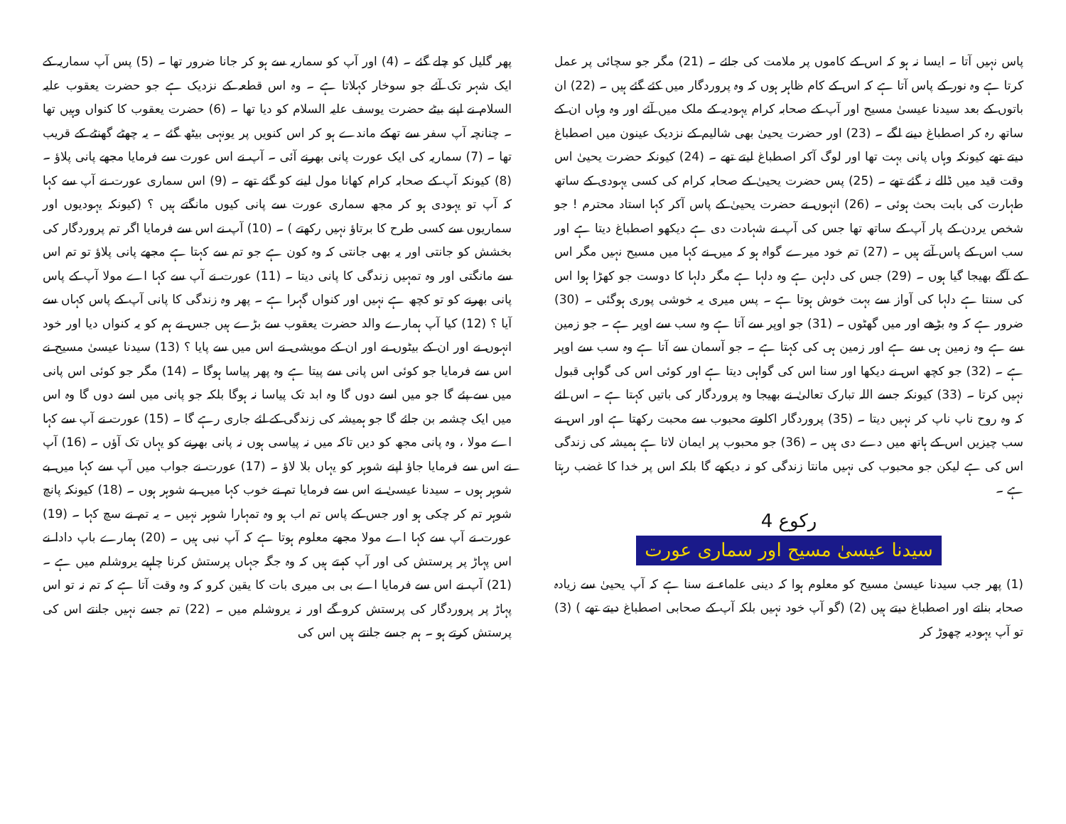پاس نہیں آتا ۔ ایسا نہ ہو کہ اس کے کاموں پر ملامت کی جائے ۔ (21) مگر جو سچائی پر عمل کرتا ہے وہ نور کے پاس آتا ہے کہ اس کے کام ظاہر ہوں کہ وہ پروردگار میں کئے گئے ہیں ۔ (22) ان باتوں کے بعد سیدنا عیسیٰ مسیح اور آپ کے صحابہ کرام یہودیہ کے ملک میں آئے اور وہ وہاں ان کے ساتھ رہ کر اصطباغ دینے لگے ۔ (23) اور حضرت یحییٰ بھی شالیم کے نزدیک عینون میں اصطباغ دیتے تھے کیونکہ وہاں پانی بہت تھا اور لوگ آکر اصطباغ لیتے تھے ۔ (24) کیونکہ حضرت یحییٰ اس وقت قید میں ڈالے نہ گئے تھے ۔ (25) پس حضرت یحییٰ کے صحابہ کرام کی کسی یہودی کے ساتھ طہارت کی بابت بحث ہوئی ۔ (26) انہوں نے حضرت یحییٰ کے پاس آکر کہا استاد محترم ! جو شخص یردن کے پار آپ کے ساتھ تھا جس کی آپ نے شہادت دی ہے دیکھو اصطباغ دیتا ہے اور سب اس کے پاس آتے ہیں ۔ (27) تم خود میرے گواہ ہو کہ میں نے کہا میں مسیح نہیں مگر اس کے آگے بھیجا گیا ہوں ۔ (29) جس کی دلہن ہے وہ دلہا ہے مگر دلہا کا دوست جو کھڑا ہوا اس کی سنتا ہے دلہا کی آواز سے بہت خوش ہوتا ہے ۔ پس میری یہ خوشی پوری ہوگئی ۔ (30) ضرور ہے کہ وہ بڑھے اور میں گھٹوں ۔ (31) جو اوپر سے آتا ہے وہ سب سے اوپر ہے ۔ جو زمین سے ہے وہ زمین ہی سے ہے اور زمین ہی کی کہتا ہے ۔ جو آسمان سے آتا ہے وہ سب سے اوپر ہے ۔ (32) جو کچھ اس نے دیکھا اور سنا اس کی گواہی دیتا ہے اور کوئی اس کی گواہی قبول نہیں کرتا ۔ (33) کیونکہ جسے اللہ تبارک تعالیٰ نے بھیجا وہ پروردگار کی باتیں کہتا ہے ۔ اس لئے کہ وہ روح ناپ ناپ کر نہیں دیتا ۔ (35) پروردگار اکلوتے محبوب سے محبت رکھتا ہے اور اس نے سب چیزیں اس کے ہاتھ میں دے دی ہیں ۔ (36) جو محبوب پر ایمان لاتا ہے ہمیشہ کی زندگی اس کی ہے لیکن جو محبوب کی نہیں مانتا زندگی کو نہ دیکھے گا بلکہ اس پر خدا کا غضب رہتا ہے ۔
رکوع 4
سیدنا عیسیٰ مسیح اور سماری عورت
(1) پھر جب سیدنا عیسیٰ مسیح کو معلوم ہوا کہ دینی علماء نے سنا ہے کہ آپ یحییٰ سے زیادہ صحابہ بناتے اور اصطباغ دیتے ہیں (2) (گو آپ خود نہیں بلکہ آپ کے صحابی اصطباغ دیتے تھے ) (3) تو آپ یہودیہ چھوڑ کر
پھر گلیل کو چلے گئے ۔ (4) اور آپ کو سماریہ سے ہو کر جانا ضرور تھا ۔ (5) پس آپ سماریہ کے ایک شہر تک آئے جو سوخار کہلاتا ہے ۔ وہ اس قطعہ کے نزدیک ہے جو حضرت یعقوب علیہ السلام نے اپنے بیٹے حضرت یوسف علیہ السلام کو دیا تھا ۔ (6) حضرت یعقوب کا کنواں وہیں تھا ۔ چنانچہ آپ سفر سے تھکے ماندے ہو کر اس کنویں پر یونہی بیٹھ گئے ۔ یہ چھٹے گھنٹے کے قریب تھا ۔ (7) سماریہ کی ایک عورت پانی بھرنے آئی ۔ آپ نے اس عورت سے فرمایا مجھے پانی پلاؤ ۔ (8) کیونکہ آپ کے صحابہ کرام کھانا مول لینے کو گئے تھے ۔ (9) اس سماری عورت نے آپ سے کہا کہ آپ تو یہودی ہو کر مجھ سماری عورت سے پانی کیوں مانگتے ہیں ؟ (کیونکہ یہودیوں اور سماریوں سے کسی طرح کا برتاؤ نہیں رکھتے ) ۔ (10) آپ نے اس سے فرمایا اگر تم پروردگار کی بخشش کو جانتی اور یہ بھی جانتی کہ وہ کون ہے جو تم سے کہتا ہے مجھے پانی پلاؤ تو تم اس سے مانگتی اور وہ تمہیں زندگی کا پانی دیتا ۔ (11) عورت نے آپ سے کہا اے مولا آپ کے پاس پانی بھرنے کو تو کچھ ہے نہیں اور کنواں گہرا ہے ۔ پھر وہ زندگی کا پانی آپ کے پاس کہاں سے آیا ؟ (12) کیا آپ ہمارے والد حضرت یعقوب سے بڑے ہیں جس نے ہم کو یہ کنواں دیا اور خود انہوں نے اور ان کے بیٹوں نے اور ان کے مویشی نے اس میں سے پایا ؟ (13) سیدنا عیسیٰ مسیح نے اس سے فرمایا جو کوئی اس پانی سے پیتا ہے وہ پھر پیاسا ہوگا ۔ (14) مگر جو کوئی اس پانی میں سے پئے گا جو میں اسے دوں گا وہ ابد تک پیاسا نہ ہوگا بلکہ جو پانی میں اسے دوں گا وہ اس میں ایک چشمہ بن جائے گا جو ہمیشہ کی زندگی کے لئے جاری رہے گا ۔ (15) عورت نے آپ سے کہا اے مولا ، وہ پانی مجھ کو دیں تاکہ میں نہ پیاسی ہوں نہ پانی بھرنے کو یہاں تک آؤں ۔ (16) آپ نے اس سے فرمایا جاؤ اپنے شوہر کو یہاں بلا لاؤ ۔ (17) عورت نے جواب میں آپ سے کہا میں بے شوہر ہوں ۔ سیدنا عیسیٰ نے اس سے فرمایا تم نے خوب کہا میں بے شوہر ہوں ۔ (18) کیونکہ پانچ شوہر تم کر چکی ہو اور جس کے پاس تم اب ہو وہ تمہارا شوہر نہیں ۔ یہ تم نے سچ کہا ۔ (19) عورت نے آپ سے کہا اے مولا مجھے معلوم ہوتا ہے کہ آپ نبی ہیں ۔ (20) ہمارے باپ دادا نے اس پہاڑ پر پرستش کی اور آپ کہتے ہیں کہ وہ جگہ جہاں پرستش کرنا چاہیے یروشلم میں ہے ۔ (21) آپ نے اس سے فرمایا اے بی بی میری بات کا یقین کرو کہ وہ وقت آتا ہے کہ تم نہ تو اس پہاڑ پر پروردگار کی پرستش کرو گے اور نہ یروشلم میں ۔ (22) تم جسے نہیں جانتے اس کی پرستش کرتے ہو ۔ ہم جسے جانتے ہیں اس کی